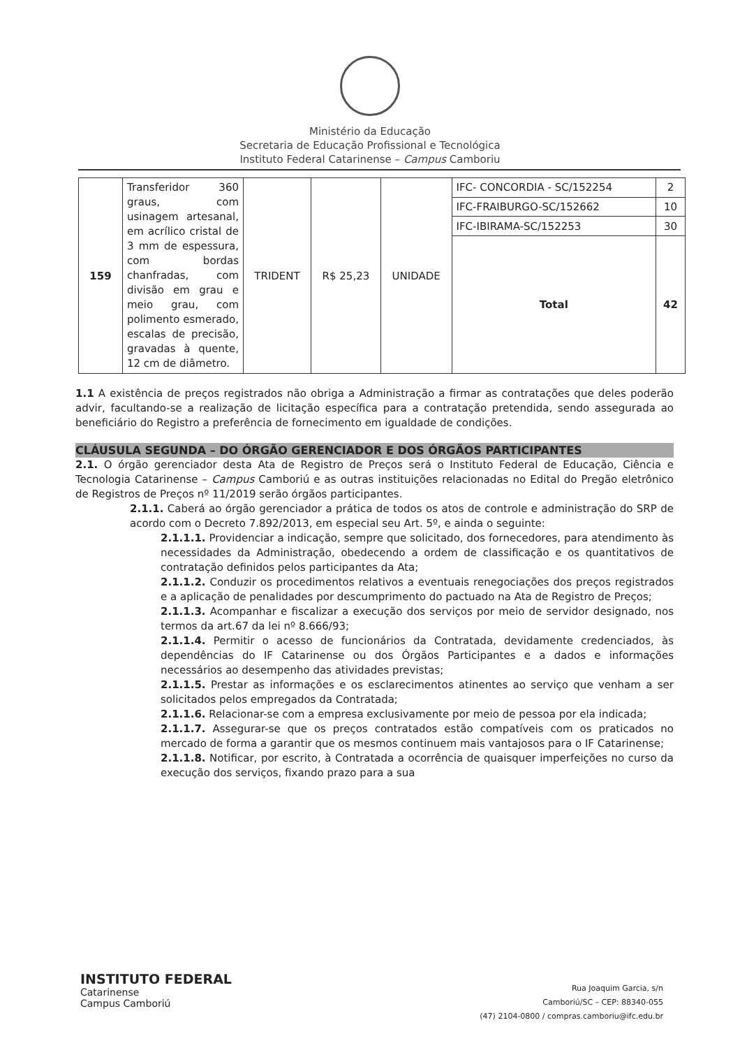Ministério da Educação
Secretaria de Educação Profissional e Tecnológica
Instituto Federal Catarinense – Campus Camboriu
| 159 | Transferidor 360 graus, com usinagem artesanal, em acrílico cristal de 3 mm de espessura, com bordas chanfradas, com divisão em grau e meio grau, com polimento esmerado, escalas de precisão, gravadas à quente, 12 cm de diâmetro. | TRIDENT | R$ 25,23 | UNIDADE | IFC- CONCORDIA - SC/152254 | 2 |
| | | | | | IFC-FRAIBURGO-SC/152662 | 10 |
| | | | | | IFC-IBIRAMA-SC/152253 | 30 |
| | | | | | Total | 42 |
1.1 A existência de preços registrados não obriga a Administração a firmar as contratações que deles poderão advir, facultando-se a realização de licitação específica para a contratação pretendida, sendo assegurada ao beneficiário do Registro a preferência de fornecimento em igualdade de condições.
CLÁUSULA SEGUNDA – DO ÓRGÃO GERENCIADOR E DOS ÓRGÃOS PARTICIPANTES
2.1. O órgão gerenciador desta Ata de Registro de Preços será o Instituto Federal de Educação, Ciência e Tecnologia Catarinense – Campus Camboriú e as outras instituições relacionadas no Edital do Pregão eletrônico de Registros de Preços nº 11/2019 serão órgãos participantes.
2.1.1. Caberá ao órgão gerenciador a prática de todos os atos de controle e administração do SRP de acordo com o Decreto 7.892/2013, em especial seu Art. 5º, e ainda o seguinte:
2.1.1.1. Providenciar a indicação, sempre que solicitado, dos fornecedores, para atendimento às necessidades da Administração, obedecendo a ordem de classificação e os quantitativos de contratação definidos pelos participantes da Ata;
2.1.1.2. Conduzir os procedimentos relativos a eventuais renegociações dos preços registrados e a aplicação de penalidades por descumprimento do pactuado na Ata de Registro de Preços;
2.1.1.3. Acompanhar e fiscalizar a execução dos serviços por meio de servidor designado, nos termos da art.67 da lei nº 8.666/93;
2.1.1.4. Permitir o acesso de funcionários da Contratada, devidamente credenciados, às dependências do IF Catarinense ou dos Órgãos Participantes e a dados e informações necessários ao desempenho das atividades previstas;
2.1.1.5. Prestar as informações e os esclarecimentos atinentes ao serviço que venham a ser solicitados pelos empregados da Contratada;
2.1.1.6. Relacionar-se com a empresa exclusivamente por meio de pessoa por ela indicada;
2.1.1.7. Assegurar-se que os preços contratados estão compatíveis com os praticados no mercado de forma a garantir que os mesmos continuem mais vantajosos para o IF Catarinense;
2.1.1.8. Notificar, por escrito, à Contratada a ocorrência de quaisquer imperfeições no curso da execução dos serviços, fixando prazo para a sua
INSTITUTO FEDERAL
Catarinense
Campus Camboriú
Rua Joaquim Garcia, s/n
Camboriú/SC – CEP: 88340-055
(47) 2104-0800 / compras.camboriu@ifc.edu.br